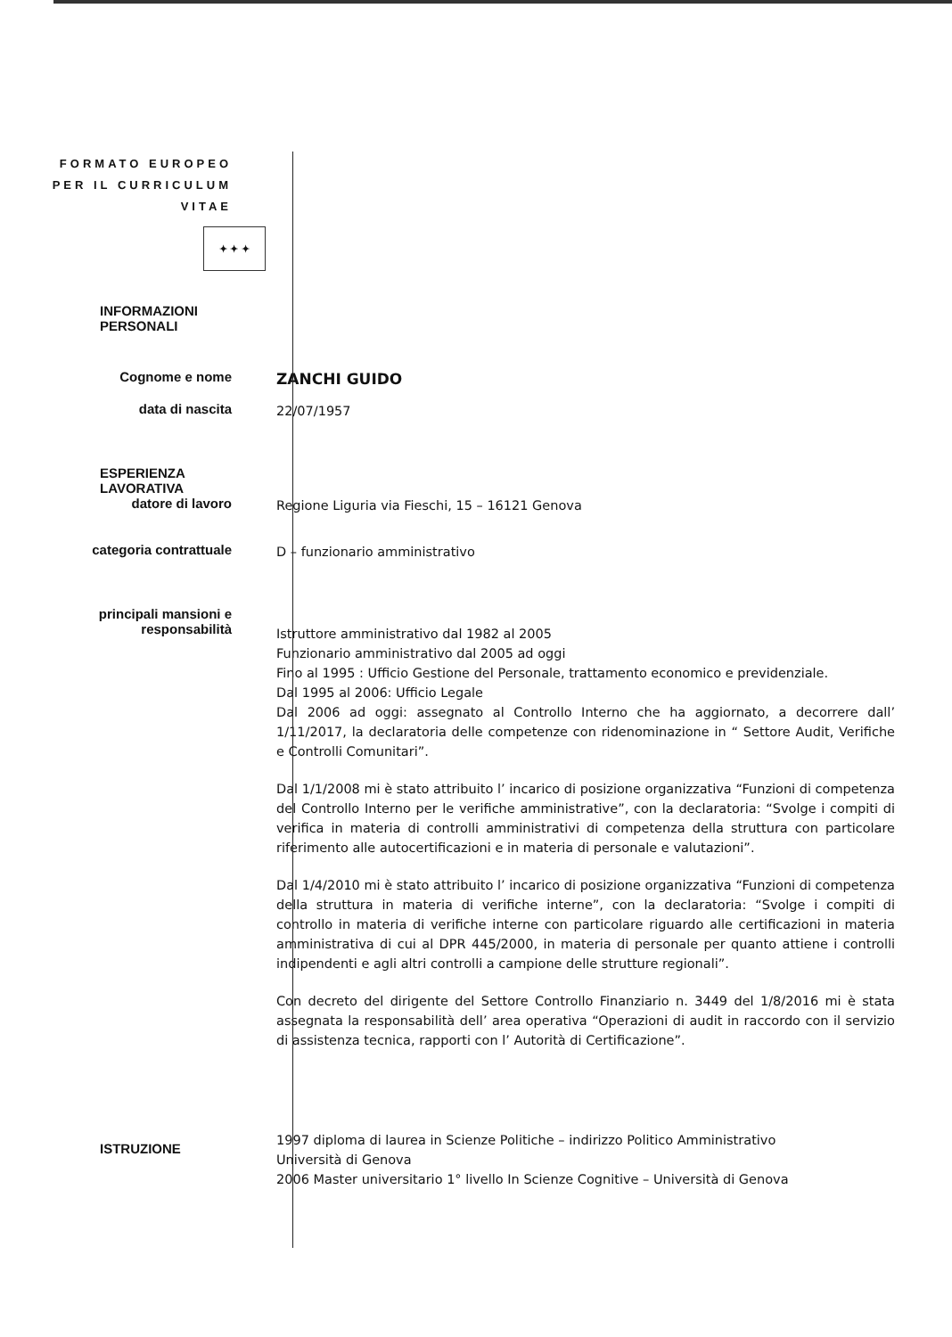FORMATO EUROPEO
PER IL CURRICULUM
VITAE
✦ ✦ ✦
INFORMAZIONI
PERSONALI
Cognome e nome
ZANCHI GUIDO
data di nascita
22/07/1957
ESPERIENZA
LAVORATIVA
datore di lavoro
Regione Liguria via Fieschi, 15 – 16121 Genova
categoria contrattuale
D – funzionario amministrativo
principali mansioni e
responsabilità
Istruttore amministrativo dal 1982 al 2005
Funzionario amministrativo dal 2005 ad oggi
Fino al 1995 : Ufficio Gestione del Personale, trattamento economico e previdenziale.
Dal 1995 al 2006: Ufficio Legale
Dal 2006 ad oggi: assegnato al Controllo Interno che ha aggiornato, a decorrere dall’ 1/11/2017, la declaratoria delle competenze con ridenominazione in “ Settore Audit, Verifiche e Controlli Comunitari”.
Dal 1/1/2008 mi è stato attribuito l’ incarico di posizione organizzativa “Funzioni di competenza del Controllo Interno per le verifiche amministrative”, con la declaratoria: “Svolge i compiti di verifica in materia di controlli amministrativi di competenza della struttura con particolare riferimento alle autocertificazioni e in materia di personale e valutazioni”.
Dal 1/4/2010 mi è stato attribuito l’ incarico di posizione organizzativa “Funzioni di competenza della struttura in materia di verifiche interne”, con la declaratoria: “Svolge i compiti di controllo in materia di verifiche interne con particolare riguardo alle certificazioni in materia amministrativa di cui al DPR 445/2000, in materia di personale per quanto attiene i controlli indipendenti e agli altri controlli a campione delle strutture regionali”.
Con decreto del dirigente del Settore Controllo Finanziario n. 3449 del 1/8/2016 mi è stata assegnata la responsabilità dell’ area operativa “Operazioni di audit in raccordo con il servizio di assistenza tecnica, rapporti con l’ Autorità di Certificazione”.
ISTRUZIONE
1997 diploma di laurea in Scienze Politiche – indirizzo Politico Amministrativo
Università di Genova
2006 Master universitario 1° livello In Scienze Cognitive – Università di Genova